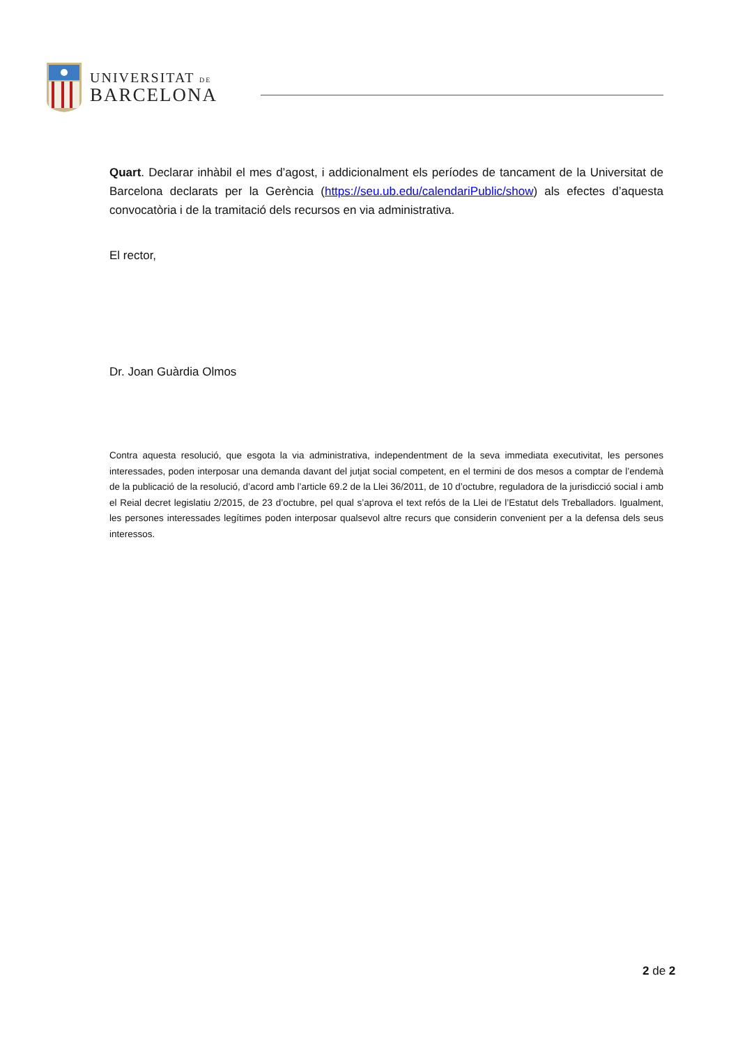UNIVERSITAT DE
BARCELONA
Quart. Declarar inhàbil el mes d’agost, i addicionalment els períodes de tancament de la Universitat de Barcelona declarats per la Gerència (https://seu.ub.edu/calendariPublic/show) als efectes d’aquesta convocatòria i de la tramitació dels recursos en via administrativa.
El rector,
Dr. Joan Guàrdia Olmos
Contra aquesta resolució, que esgota la via administrativa, independentment de la seva immediata executivitat, les persones interessades, poden interposar una demanda davant del jutjat social competent, en el termini de dos mesos a comptar de l’endemà de la publicació de la resolució, d’acord amb l’article 69.2 de la Llei 36/2011, de 10 d’octubre, reguladora de la jurisdicció social i amb el Reial decret legislatiu 2/2015, de 23 d’octubre, pel qual s’aprova el text refós de la Llei de l’Estatut dels Treballadors. Igualment, les persones interessades legítimes poden interposar qualsevol altre recurs que considerin convenient per a la defensa dels seus interessos.
2 de 2